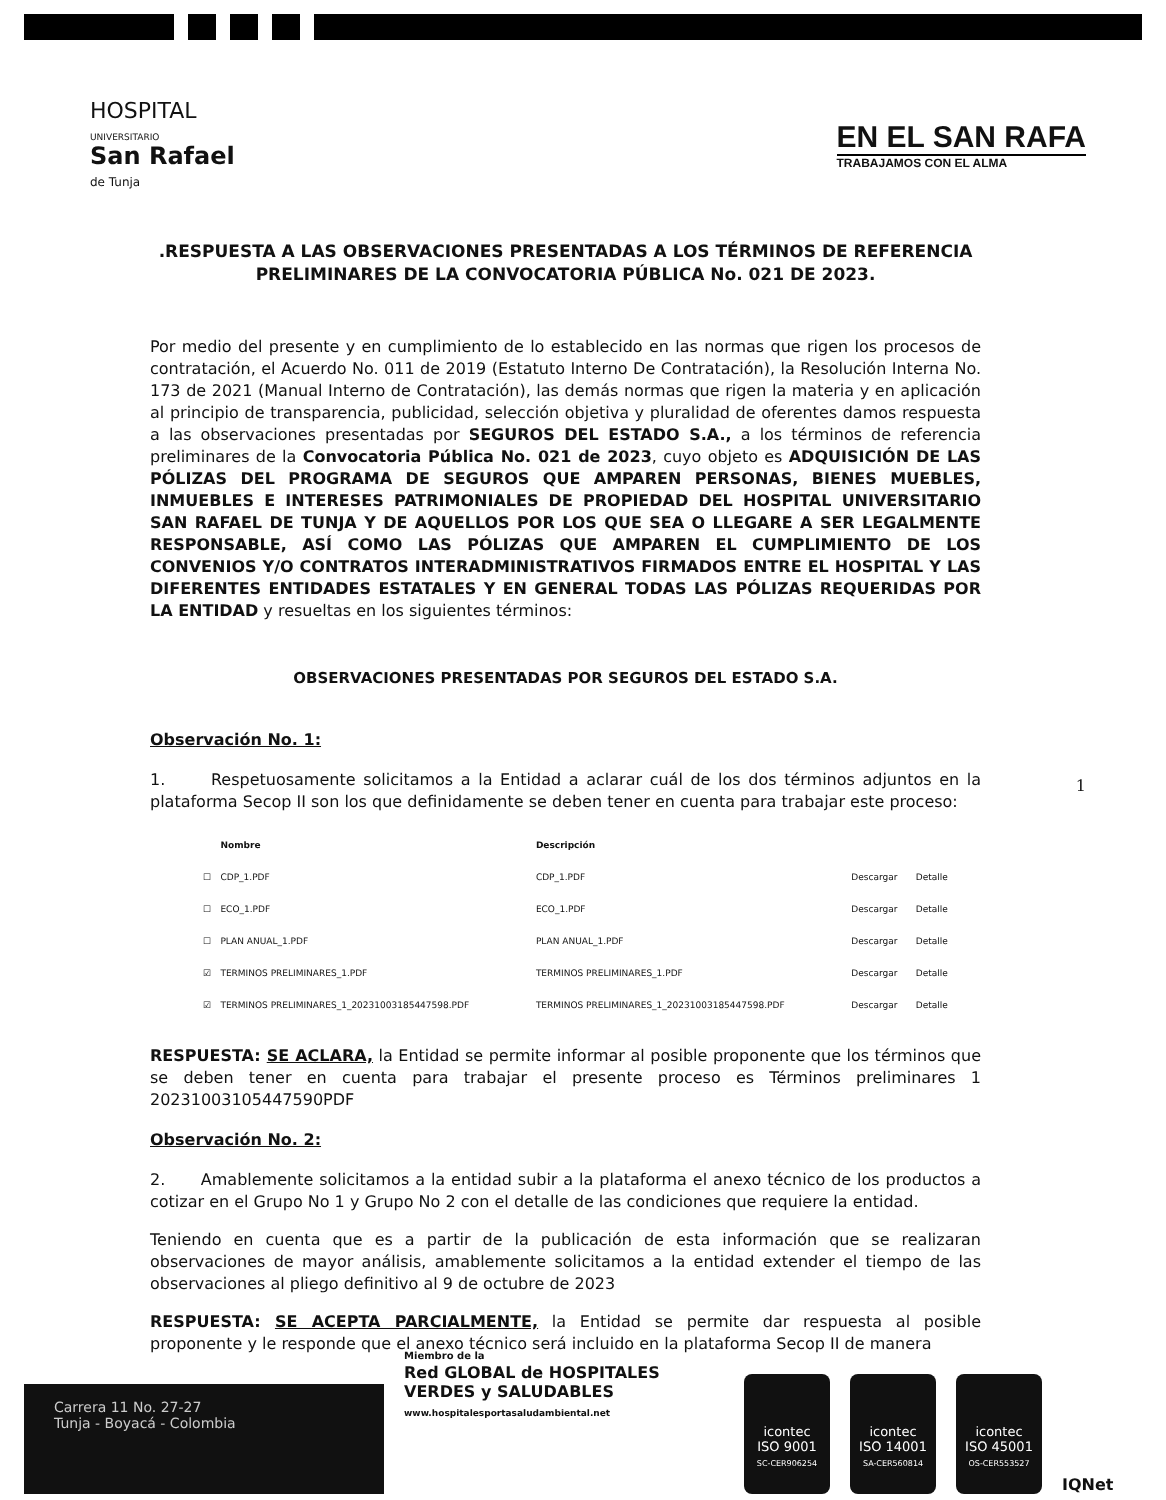HOSPITAL
UNIVERSITARIO
San Rafael
de Tunja
EN EL SAN RAFA
TRABAJAMOS CON EL ALMA
.RESPUESTA A LAS OBSERVACIONES PRESENTADAS A LOS TÉRMINOS DE REFERENCIA PRELIMINARES DE LA CONVOCATORIA PÚBLICA No. 021 DE 2023.
Por medio del presente y en cumplimiento de lo establecido en las normas que rigen los procesos de contratación, el Acuerdo No. 011 de 2019 (Estatuto Interno De Contratación), la Resolución Interna No. 173 de 2021 (Manual Interno de Contratación), las demás normas que rigen la materia y en aplicación al principio de transparencia, publicidad, selección objetiva y pluralidad de oferentes damos respuesta a las observaciones presentadas por SEGUROS DEL ESTADO S.A., a los términos de referencia preliminares de la Convocatoria Pública No. 021 de 2023, cuyo objeto es ADQUISICIÓN DE LAS PÓLIZAS DEL PROGRAMA DE SEGUROS QUE AMPAREN PERSONAS, BIENES MUEBLES, INMUEBLES E INTERESES PATRIMONIALES DE PROPIEDAD DEL HOSPITAL UNIVERSITARIO SAN RAFAEL DE TUNJA Y DE AQUELLOS POR LOS QUE SEA O LLEGARE A SER LEGALMENTE RESPONSABLE, ASÍ COMO LAS PÓLIZAS QUE AMPAREN EL CUMPLIMIENTO DE LOS CONVENIOS Y/O CONTRATOS INTERADMINISTRATIVOS FIRMADOS ENTRE EL HOSPITAL Y LAS DIFERENTES ENTIDADES ESTATALES Y EN GENERAL TODAS LAS PÓLIZAS REQUERIDAS POR LA ENTIDAD y resueltas en los siguientes términos:
OBSERVACIONES PRESENTADAS POR SEGUROS DEL ESTADO S.A.
Observación No. 1:
1. Respetuosamente solicitamos a la Entidad a aclarar cuál de los dos términos adjuntos en la plataforma Secop II son los que definidamente se deben tener en cuenta para trabajar este proceso:
| | Nombre | Descripción | | |
| --- | --- | --- | --- | --- |
| ☐ | CDP_1.PDF | CDP_1.PDF | Descargar | Detalle |
| ☐ | ECO_1.PDF | ECO_1.PDF | Descargar | Detalle |
| ☐ | PLAN ANUAL_1.PDF | PLAN ANUAL_1.PDF | Descargar | Detalle |
| ☑ | TERMINOS PRELIMINARES_1.PDF | TERMINOS PRELIMINARES_1.PDF | Descargar | Detalle |
| ☑ | TERMINOS PRELIMINARES_1_20231003185447598.PDF | TERMINOS PRELIMINARES_1_20231003185447598.PDF | Descargar | Detalle |
RESPUESTA: SE ACLARA, la Entidad se permite informar al posible proponente que los términos que se deben tener en cuenta para trabajar el presente proceso es Términos preliminares 1 20231003105447590PDF
Observación No. 2:
2. Amablemente solicitamos a la entidad subir a la plataforma el anexo técnico de los productos a cotizar en el Grupo No 1 y Grupo No 2 con el detalle de las condiciones que requiere la entidad.
Teniendo en cuenta que es a partir de la publicación de esta información que se realizaran observaciones de mayor análisis, amablemente solicitamos a la entidad extender el tiempo de las observaciones al pliego definitivo al 9 de octubre de 2023
RESPUESTA: SE ACEPTA PARCIALMENTE, la Entidad se permite dar respuesta al posible proponente y le responde que el anexo técnico será incluido en la plataforma Secop II de manera
1
Carrera 11 No. 27-27
Tunja - Boyacá - Colombia
Miembro de la
Red GLOBAL de HOSPITALES VERDES y SALUDABLES
www.hospitalesportasaludambiental.net
icontec
ISO 9001
SC-CER906254
icontec
ISO 14001
SA-CER560814
icontec
ISO 45001
OS-CER553527
IQNet